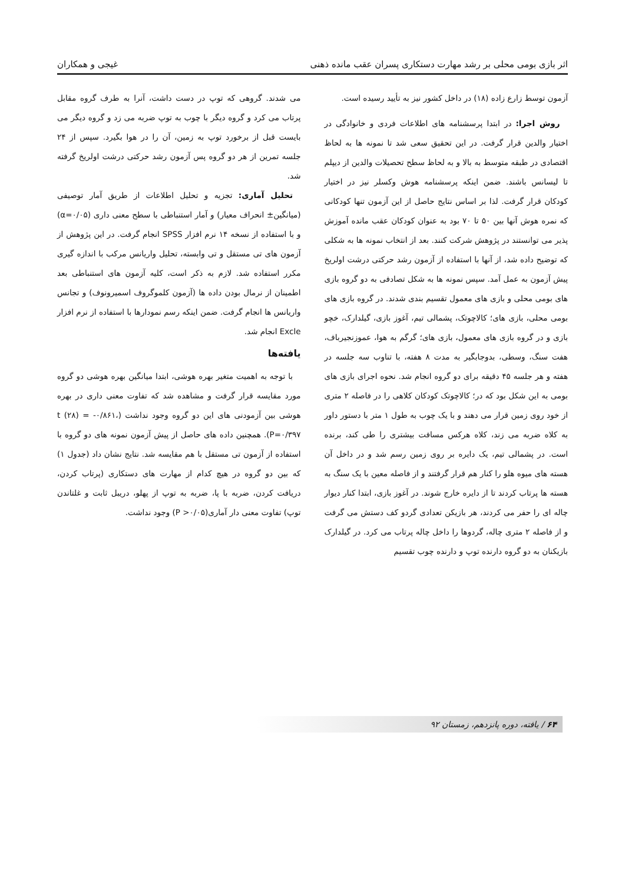اثر بازی بومی محلی بر رشد مهارت دستکاری پسران عقب مانده ذهنی غیجی و همکاران
آزمون توسط زارع زاده (۱۸) در داخل کشور نیز به تأیید رسیده است.
 روش اجرا: در ابتدا پرسشنامه های اطلاعات فردی و خانوادگی در اختیار والدین قرار گرفت. در این تحقیق سعی شد تا نمونه ها به لحاظ اقتصادی در طبقه متوسط به بالا و به لحاظ سطح تحصیلات والدین از دیپلم تا لیسانس باشند. ضمن اینکه پرسشنامه هوش وکسلر نیز در اختیار کودکان قرار گرفت. لذا بر اساس نتایج حاصل از این آزمون تنها کودکانی که نمره هوش آنها بین ۵۰ تا ۷۰ بود به عنوان کودکان عقب مانده آموزش پذیر می توانستند در پژوهش شرکت کنند. بعد از انتخاب نمونه ها به شکلی که توضیح داده شد، از آنها با استفاده از آزمون رشد حرکتی درشت اولریخ پیش آزمون به عمل آمد. سپس نمونه ها به شکل تصادفی به دو گروه بازی های بومی محلی و بازی های معمول تقسیم بندی شدند. در گروه بازی های بومی محلی، بازی های؛ کالاچوتک، پشمالی تیم، آغوز بازی، گیلدارک، خچو بازی و در گروه بازی های معمول، بازی های؛ گرگم به هوا، عموزنجیرباف، هفت سنگ، وسطی، بدوجابگیر به مدت ۸ هفته، با تناوب سه جلسه در هفته و هر جلسه ۴۵ دقیقه برای دو گروه انجام شد. نحوه اجرای بازی های بومی به این شکل بود که در؛ کالاچوتک کودکان کلاهی را در فاصله ۲ متری از خود روی زمین قرار می دهند و با یک چوب به طول ۱ متر با دستور داور به کلاه ضربه می زند، کلاه هرکس مسافت بیشتری را طی کند، برنده است. در پشمالی تیم، یک دایره بر روی زمین رسم شد و در داخل آن هسته های میوه هلو را کنار هم قرار گرفتند و از فاصله معین با یک سنگ به هسته ها پرتاب کردند تا از دایره خارج شوند. در آغوز بازی، ابتدا کنار دیوار چاله ای را حفر می کردند، هر بازیکن تعدادی گردو کف دستش می گرفت و از فاصله ۲ متری چاله، گردوها را داخل چاله پرتاب می کرد. در گیلدارک بازیکنان به دو گروه دارنده توپ و دارنده چوب تقسیم
می شدند. گروهی که توپ در دست داشت، آنرا به طرف گروه مقابل پرتاب می کرد و گروه دیگر با چوب به توپ ضربه می زد و گروه دیگر می بایست قبل از برخورد توپ به زمین، آن را در هوا بگیرد. سپس از ۲۴ جلسه تمرین از هر دو گروه پس آزمون رشد حرکتی درشت اولریخ گرفته شد.
 تحلیل آماری: تجزیه و تحلیل اطلاعات از طریق آمار توصیفی (میانگین± انحراف معیار) و آمار استنباطی با سطح معنی داری (α=۰/۰۵) و با استفاده از نسخه ۱۴ نرم افزار SPSS انجام گرفت. در این پژوهش از آزمون های تی مستقل و تی وابسته، تحلیل واریانس مرکب با اندازه گیری مکرر استفاده شد. لازم به ذکر است، کلیه آزمون های استنباطی بعد اطمینان از نرمال بودن داده ها (آزمون کلموگروف اسمیرونوف) و تجانس واریانس ها انجام گرفت. ضمن اینکه رسم نمودارها با استفاده از نرم افزار Excle انجام شد.
یافته‌ها
 با توجه به اهمیت متغیر بهره هوشی، ابتدا میانگین بهره هوشی دو گروه مورد مقایسه قرار گرفت و مشاهده شد که تفاوت معنی داری در بهره هوشی بین آزمودنی های این دو گروه وجود نداشت (t (۲۸) = -۰/۸۶۱، P=۰/۳۹۷). همچنین داده های حاصل از پیش آزمون نمونه های دو گروه با استفاده از آزمون تی مستقل با هم مقایسه شد. نتایج نشان داد (جدول ۱) که بین دو گروه در هیچ کدام از مهارت های دستکاری (پرتاب کردن، دریافت کردن، ضربه با پا، ضربه به توپ از پهلو، دریبل ثابت و غلتاندن توپ) تفاوت معنی دار آماری(P >۰/۰۵) وجود نداشت.
۶۴ / یافته، دوره پانزدهم، زمستان ۹۲